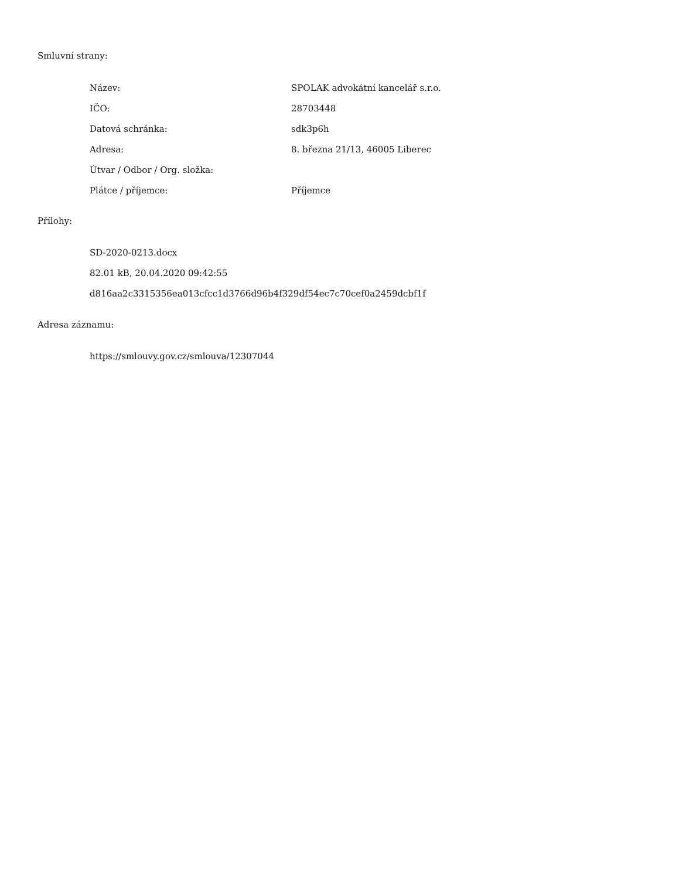Smluvní strany:
| Název: | SPOLAK advokátní kancelář s.r.o. |
| IČO: | 28703448 |
| Datová schránka: | sdk3p6h |
| Adresa: | 8. března 21/13, 46005 Liberec |
| Útvar / Odbor / Org. složka: | |
| Plátce / příjemce: | Příjemce |
Přílohy:
SD-2020-0213.docx
82.01 kB, 20.04.2020 09:42:55
d816aa2c3315356ea013cfcc1d3766d96b4f329df54ec7c70cef0a2459dcbf1f
Adresa záznamu:
https://smlouvy.gov.cz/smlouva/12307044